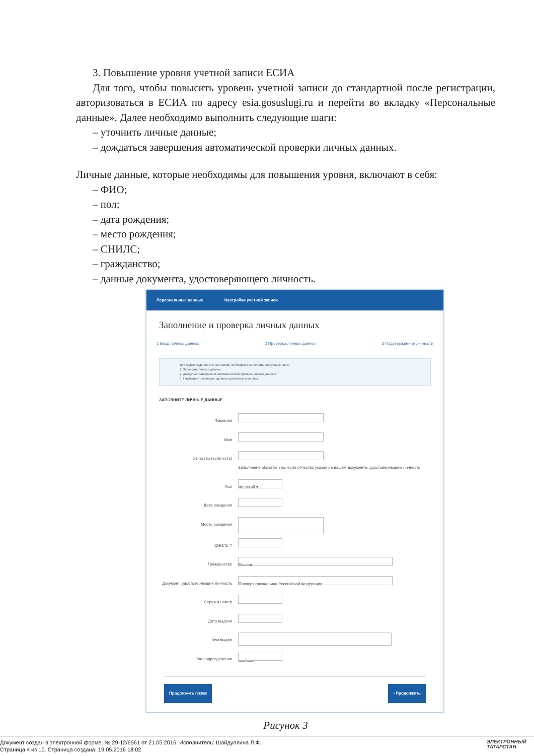3. Повышение уровня учетной записи ЕСИА
Для того, чтобы повысить уровень учетной записи до стандартной после регистрации, авторизоваться в ЕСИА по адресу esia.gosuslugi.ru и перейти во вкладку «Персональные данные». Далее необходимо выполнить следующие шаги:
– уточнить личные данные;
– дождаться завершения автоматической проверки личных данных.
Личные данные, которые необходимы для повышения уровня, включают в себя:
– ФИО;
– пол;
– дата рождения;
– место рождения;
– СНИЛС;
– гражданство;
– данные документа, удостоверяющего личность.
Персональные данные Настройки учетной записи
Заполнение и проверка личных данных
1 Ввод личных данных 2 Проверка личных данных 3 Подтверждение личности
Для подтверждения учетной записи необходимо выполнить следующие шаги:
1. Заполнить личные данные.
2. Дождаться завершения автоматической проверки личных данных.
3. Подтвердить личность одним из доступных способов.
ЗАПОЛНИТЕ ЛИЧНЫЕ ДАННЫЕ
Фамилия
Имя
Отчество (если есть) Заполнение обязательно, если отчество указано в вашем документе, удостоверяющем личность
Пол
Женский ▾
Дата рождения
Место рождения
СНИЛС ?
Гражданство
Россия
Документ, удостоверяющий личность
Паспорт гражданина Российской Федерации
Серия и номер
Дата выдачи
Кем выдан
Код подразделения
___-___
Продолжить позже › Продолжить
Рисунок 3
Документ создан в электронной форме. № 29-12/6561 от 21.05.2016. Исполнитель: Шайдуллина Л.Ф.
Страница 4 из 10. Страница создана: 19.05.2016 18:02
ЭЛЕКТРОННЫЙ
ТАТАРСТАН